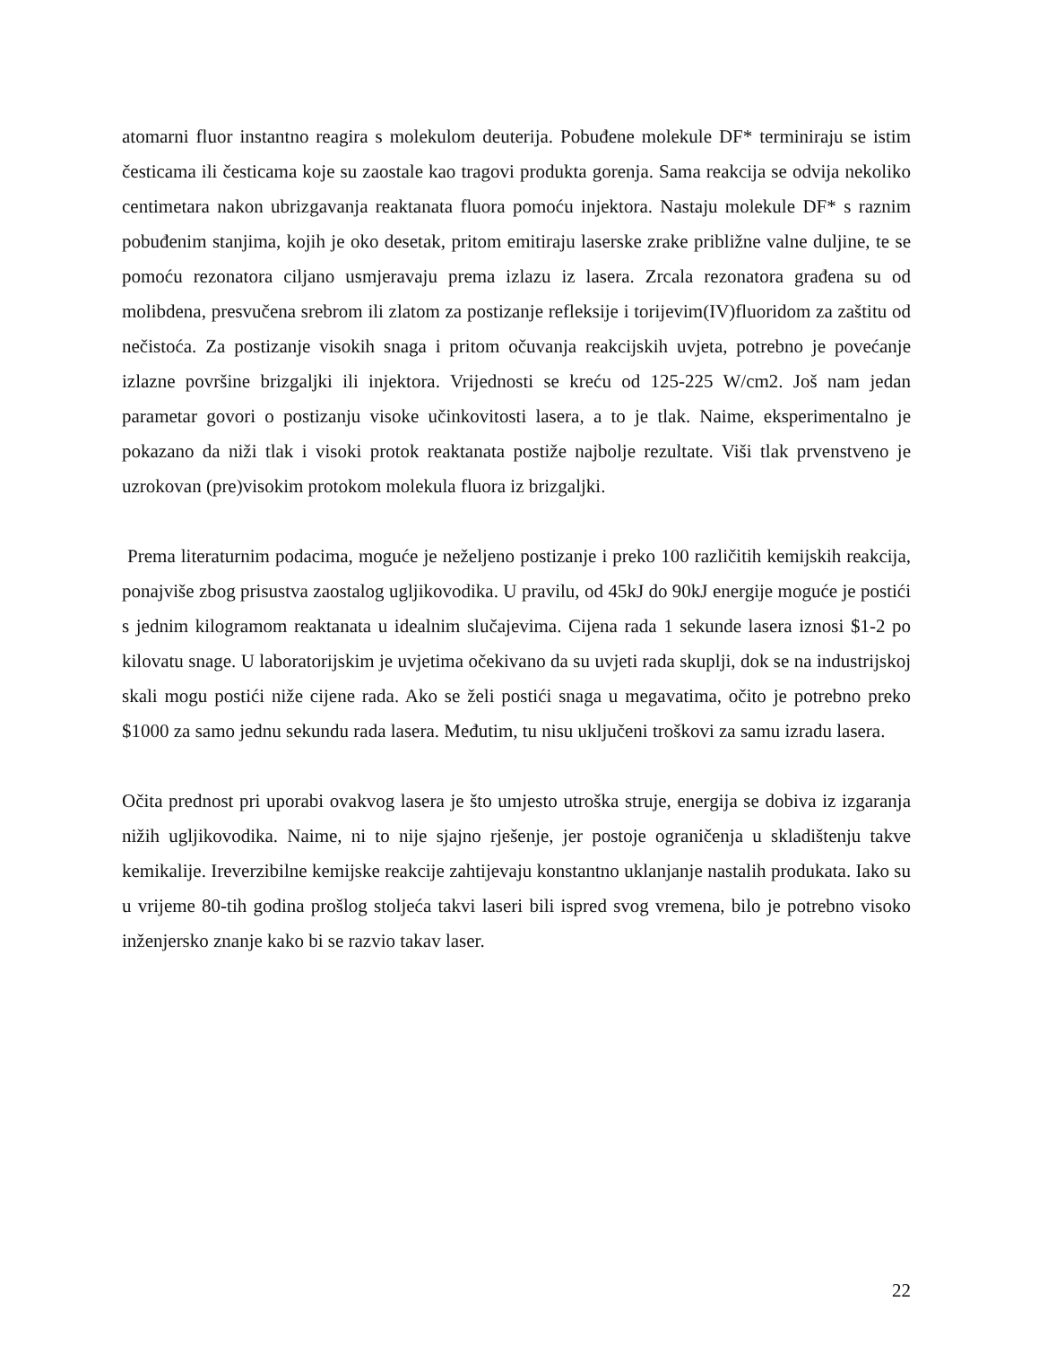atomarni fluor instantno reagira s molekulom deuterija. Pobuđene molekule DF* terminiraju se istim česticama ili česticama koje su zaostale kao tragovi produkta gorenja. Sama reakcija se odvija nekoliko centimetara nakon ubrizgavanja reaktanata fluora pomoću injektora. Nastaju molekule DF* s raznim pobuđenim stanjima, kojih je oko desetak, pritom emitiraju laserske zrake približne valne duljine, te se pomoću rezonatora ciljano usmjeravaju prema izlazu iz lasera. Zrcala rezonatora građena su od molibdena, presvučena srebrom ili zlatom za postizanje refleksije i torijevim(IV)fluoridom za zaštitu od nečistoća. Za postizanje visokih snaga i pritom očuvanja reakcijskih uvjeta, potrebno je povećanje izlazne površine brizgaljki ili injektora. Vrijednosti se kreću od 125-225 W/cm2. Još nam jedan parametar govori o postizanju visoke učinkovitosti lasera, a to je tlak. Naime, eksperimentalno je pokazano da niži tlak i visoki protok reaktanata postiže najbolje rezultate. Viši tlak prvenstveno je uzrokovan (pre)visokim protokom molekula fluora iz brizgaljki.
Prema literaturnim podacima, moguće je neželjeno postizanje i preko 100 različitih kemijskih reakcija, ponajviše zbog prisustva zaostalog ugljikovodika. U pravilu, od 45kJ do 90kJ energije moguće je postići s jednim kilogramom reaktanata u idealnim slučajevima. Cijena rada 1 sekunde lasera iznosi $1-2 po kilovatu snage. U laboratorijskim je uvjetima očekivano da su uvjeti rada skuplji, dok se na industrijskoj skali mogu postići niže cijene rada. Ako se želi postići snaga u megavatima, očito je potrebno preko $1000 za samo jednu sekundu rada lasera. Međutim, tu nisu uključeni troškovi za samu izradu lasera.
Očita prednost pri uporabi ovakvog lasera je što umjesto utroška struje, energija se dobiva iz izgaranja nižih ugljikovodika. Naime, ni to nije sjajno rješenje, jer postoje ograničenja u skladištenju takve kemikalije. Ireverzibilne kemijske reakcije zahtijevaju konstantno uklanjanje nastalih produkata. Iako su u vrijeme 80-tih godina prošlog stoljeća takvi laseri bili ispred svog vremena, bilo je potrebno visoko inženjersko znanje kako bi se razvio takav laser.
22